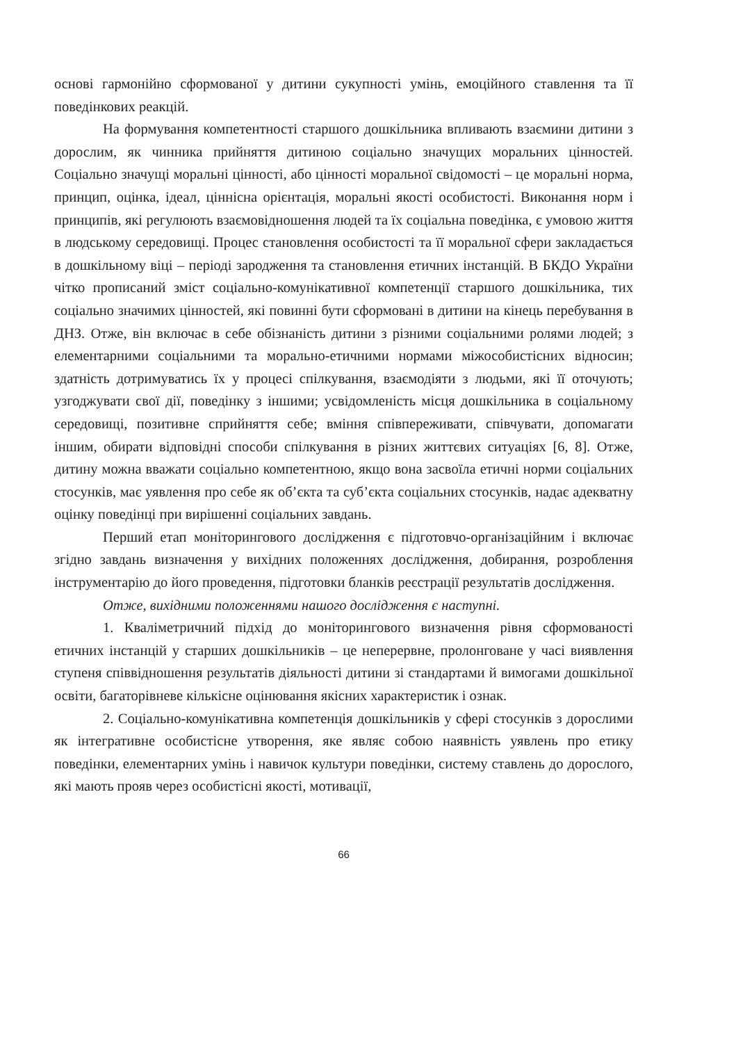основі гармонійно сформованої у дитини сукупності умінь, емоційного ставлення та її поведінкових реакцій.
На формування компетентності старшого дошкільника впливають взаємини дитини з дорослим, як чинника прийняття дитиною соціально значущих моральних цінностей. Соціально значущі моральні цінності, або цінності моральної свідомості – це моральні норма, принцип, оцінка, ідеал, ціннісна орієнтація, моральні якості особистості. Виконання норм і принципів, які регулюють взаємовідношення людей та їх соціальна поведінка, є умовою життя в людському середовищі. Процес становлення особистості та її моральної сфери закладається в дошкільному віці – періоді зародження та становлення етичних інстанцій. В БКДО України чітко прописаний зміст соціально-комунікативної компетенції старшого дошкільника, тих соціально значимих цінностей, які повинні бути сформовані в дитини на кінець перебування в ДНЗ. Отже, він включає в себе обізнаність дитини з різними соціальними ролями людей; з елементарними соціальними та морально-етичними нормами міжособистісних відносин; здатність дотримуватись їх у процесі спілкування, взаємодіяти з людьми, які її оточують; узгоджувати свої дії, поведінку з іншими; усвідомленість місця дошкільника в соціальному середовищі, позитивне сприйняття себе; вміння співпереживати, співчувати, допомагати іншим, обирати відповідні способи спілкування в різних життєвих ситуаціях [6, 8]. Отже, дитину можна вважати соціально компетентною, якщо вона засвоїла етичні норми соціальних стосунків, має уявлення про себе як об’єкта та суб’єкта соціальних стосунків, надає адекватну оцінку поведінці при вирішенні соціальних завдань.
Перший етап моніторингового дослідження є підготовчо-організаційним і включає згідно завдань визначення у вихідних положеннях дослідження, добирання, розроблення інструментарію до його проведення, підготовки бланків реєстрації результатів дослідження.
Отже, вихідними положеннями нашого дослідження є наступні.
1. Кваліметричний підхід до моніторингового визначення рівня сформованості етичних інстанцій у старших дошкільників – це неперервне, пролонговане у часі виявлення ступеня співвідношення результатів діяльності дитини зі стандартами й вимогами дошкільної освіти, багаторівневе кількісне оцінювання якісних характеристик і ознак.
2. Соціально-комунікативна компетенція дошкільників у сфері стосунків з дорослими як інтегративне особистісне утворення, яке являє собою наявність уявлень про етику поведінки, елементарних умінь і навичок культури поведінки, систему ставлень до дорослого, які мають прояв через особистісні якості, мотивації,
66